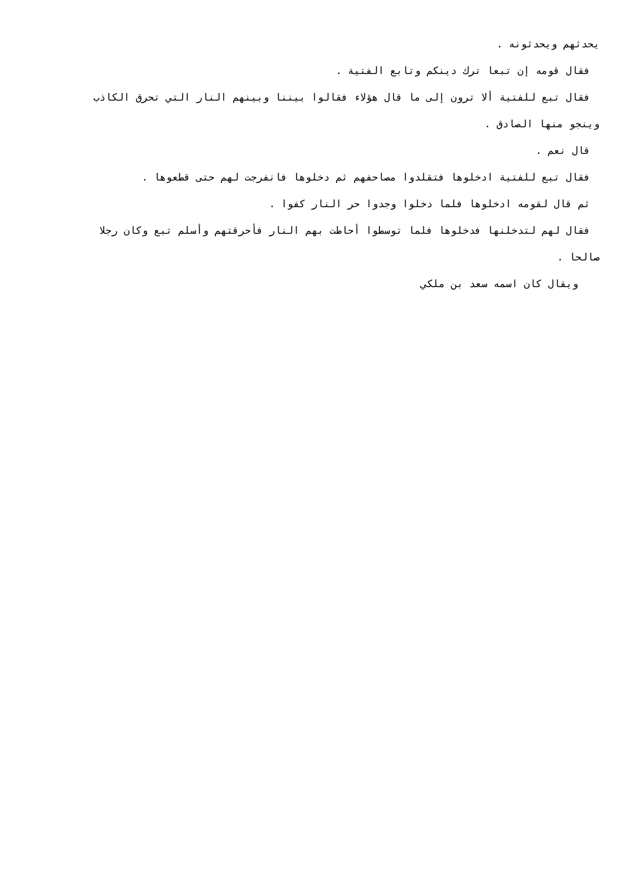يحدثهم ويحدثونه .
فقال قومه إن تبعا ترك دينكم وتابع الفتية .
فقال تبع للفتية ألا ترون إلى ما قال هؤلاء فقالوا بيننا وبينهم النار التي تحرق الكاذب
وينجو منها الصادق .
قال نعم .
فقال تبع للفتية ادخلوها فتقلدوا مصاحفهم ثم دخلوها فانفرجت لهم حتى قطعوها .
ثم قال لقومه ادخلوها فلما دخلوا وجدوا حر النار كفوا .
فقال لهم لتدخلنها فدخلوها فلما توسطوا أحاطت بهم النار فأحرقتهم وأسلم تبع وكان رجلا
صالحا .
ويقال كان اسمه سعد بن ملكي